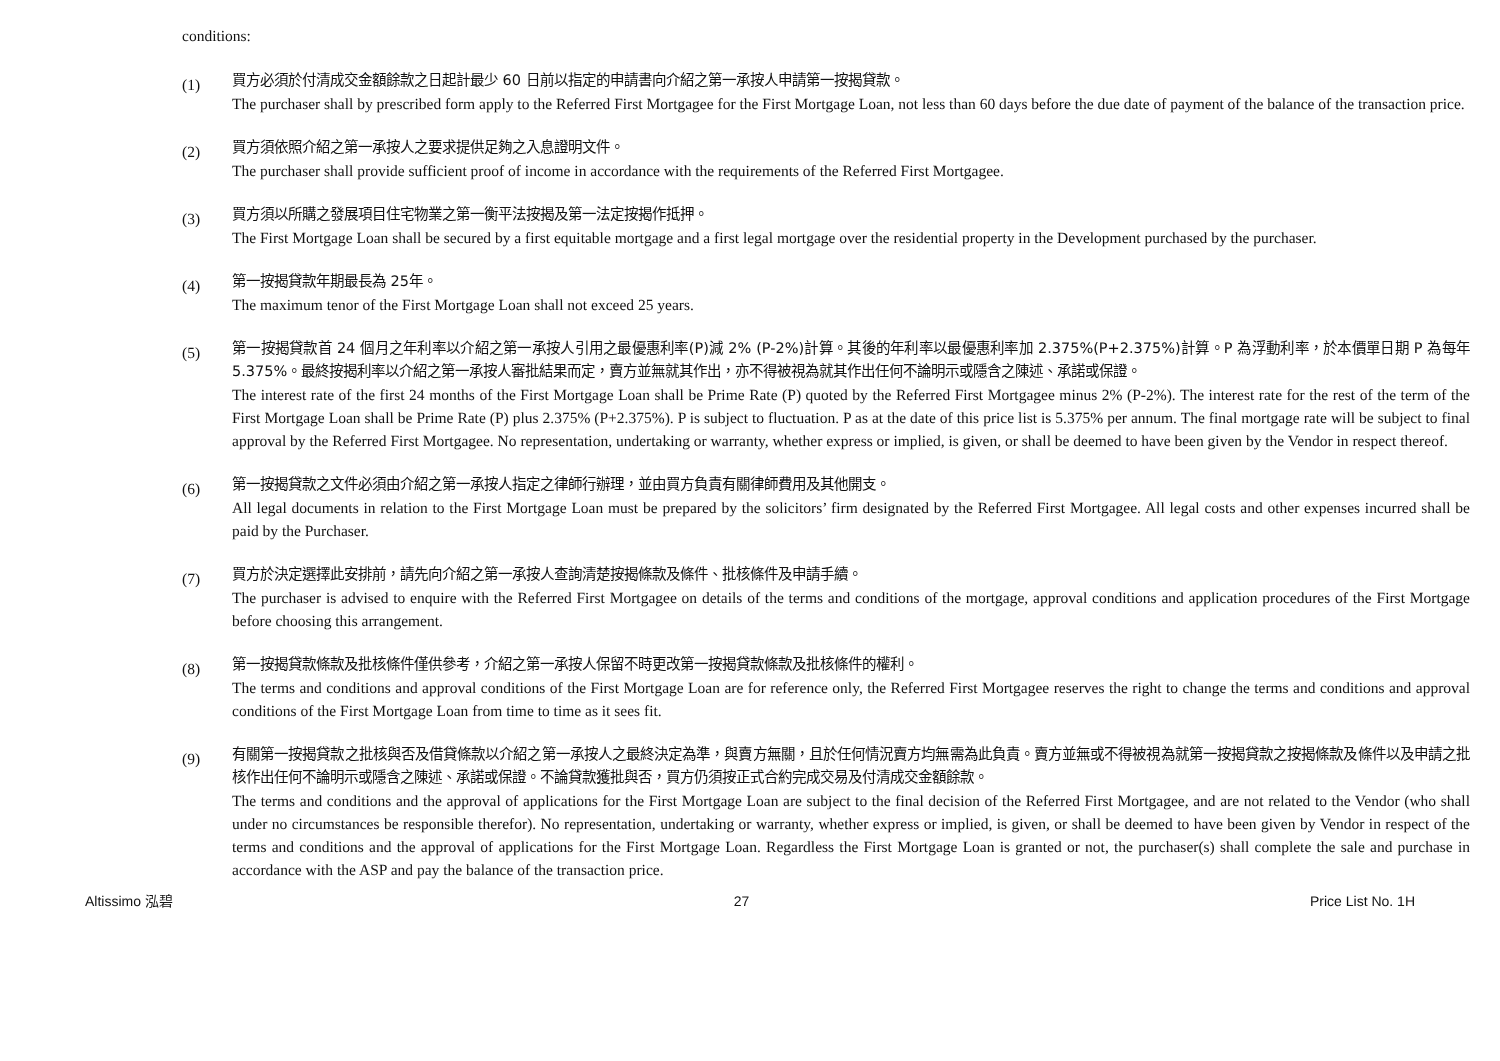conditions:
(1)
買方必須於付清成交金額餘款之日起計最少 60 日前以指定的申請書向介紹之第一承按人申請第一按揭貸款。
The purchaser shall by prescribed form apply to the Referred First Mortgagee for the First Mortgage Loan, not less than 60 days before the due date of payment of the balance of the transaction price.
(2)
買方須依照介紹之第一承按人之要求提供足夠之入息證明文件。
The purchaser shall provide sufficient proof of income in accordance with the requirements of the Referred First Mortgagee.
(3)
買方須以所購之發展項目住宅物業之第一衡平法按揭及第一法定按揭作抵押。
The First Mortgage Loan shall be secured by a first equitable mortgage and a first legal mortgage over the residential property in the Development purchased by the purchaser.
(4)
第一按揭貸款年期最長為 25年。
The maximum tenor of the First Mortgage Loan shall not exceed 25 years.
(5)
第一按揭貸款首 24 個月之年利率以介紹之第一承按人引用之最優惠利率(P)減 2% (P-2%)計算。其後的年利率以最優惠利率加 2.375%(P+2.375%)計算。P 為浮動利率，於本價單日期 P 為每年 5.375%。最終按揭利率以介紹之第一承按人審批結果而定，賣方並無就其作出，亦不得被視為就其作出任何不論明示或隱含之陳述、承諾或保證。
The interest rate of the first 24 months of the First Mortgage Loan shall be Prime Rate (P) quoted by the Referred First Mortgagee minus 2% (P-2%). The interest rate for the rest of the term of the First Mortgage Loan shall be Prime Rate (P) plus 2.375% (P+2.375%). P is subject to fluctuation. P as at the date of this price list is 5.375% per annum. The final mortgage rate will be subject to final approval by the Referred First Mortgagee. No representation, undertaking or warranty, whether express or implied, is given, or shall be deemed to have been given by the Vendor in respect thereof.
(6)
第一按揭貸款之文件必須由介紹之第一承按人指定之律師行辦理，並由買方負責有關律師費用及其他開支。
All legal documents in relation to the First Mortgage Loan must be prepared by the solicitors’ firm designated by the Referred First Mortgagee. All legal costs and other expenses incurred shall be paid by the Purchaser.
(7)
買方於決定選擇此安排前，請先向介紹之第一承按人查詢清楚按揭條款及條件、批核條件及申請手續。
The purchaser is advised to enquire with the Referred First Mortgagee on details of the terms and conditions of the mortgage, approval conditions and application procedures of the First Mortgage before choosing this arrangement.
(8)
第一按揭貸款條款及批核條件僅供參考，介紹之第一承按人保留不時更改第一按揭貸款條款及批核條件的權利。
The terms and conditions and approval conditions of the First Mortgage Loan are for reference only, the Referred First Mortgagee reserves the right to change the terms and conditions and approval conditions of the First Mortgage Loan from time to time as it sees fit.
(9)
有關第一按揭貸款之批核與否及借貸條款以介紹之第一承按人之最終決定為準，與賣方無關，且於任何情況賣方均無需為此負責。賣方並無或不得被視為就第一按揭貸款之按揭條款及條件以及申請之批核作出任何不論明示或隱含之陳述、承諾或保證。不論貸款獲批與否，買方仍須按正式合約完成交易及付清成交金額餘款。
The terms and conditions and the approval of applications for the First Mortgage Loan are subject to the final decision of the Referred First Mortgagee, and are not related to the Vendor (who shall under no circumstances be responsible therefor). No representation, undertaking or warranty, whether express or implied, is given, or shall be deemed to have been given by Vendor in respect of the terms and conditions and the approval of applications for the First Mortgage Loan. Regardless the First Mortgage Loan is granted or not, the purchaser(s) shall complete the sale and purchase in accordance with the ASP and pay the balance of the transaction price.
Altissimo 泓碧 27 Price List No. 1H